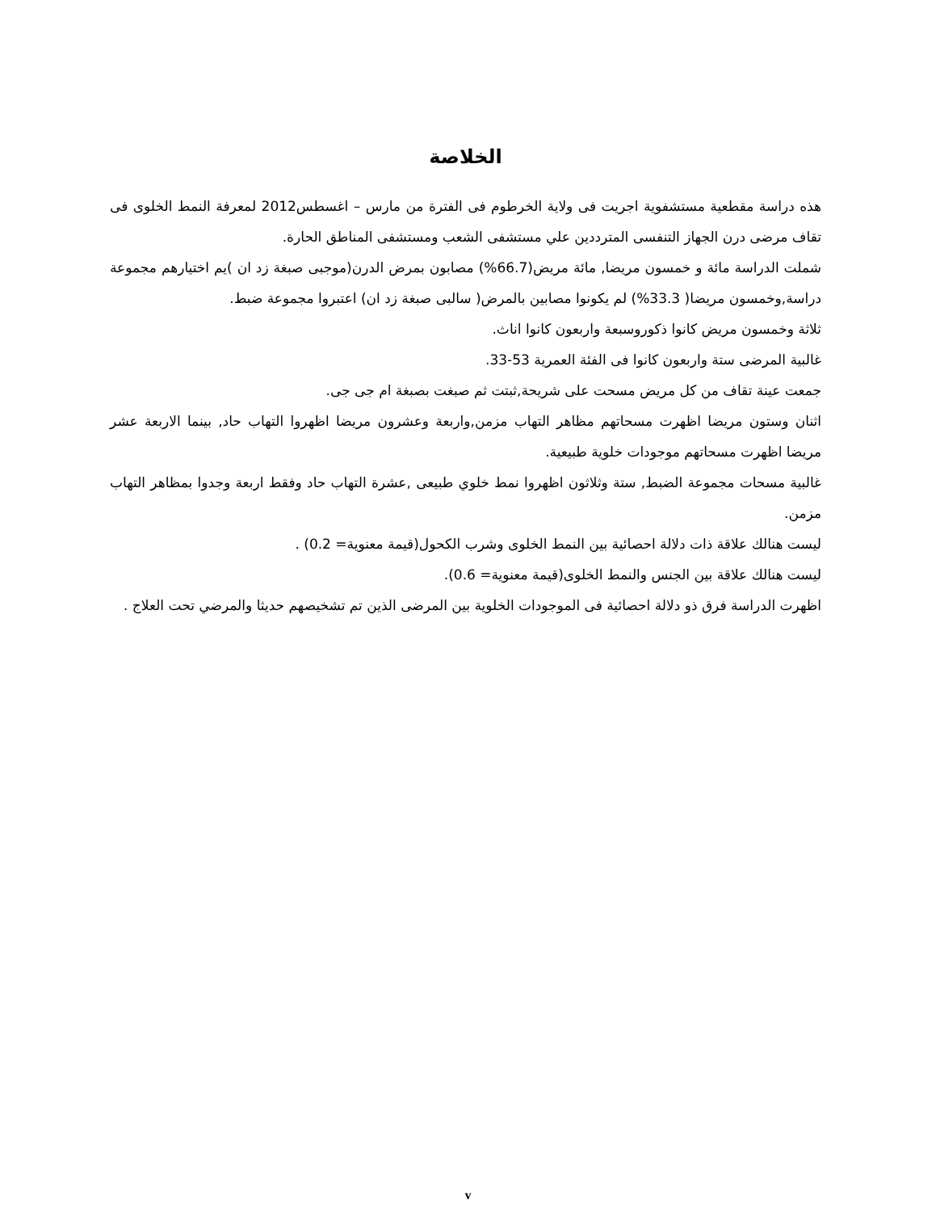الخلاصة
هذه دراسة مقطعية مستشفوية اجريت فى ولاية الخرطوم فى الفترة من مارس – اغسطس2012 لمعرفة النمط الخلوى فى تقاف مرضى درن الجهاز التنفسى المترددين علي مستشفى الشعب ومستشفى المناطق الحارة.
شملت الدراسة مائة و خمسون مريضا, مائة مريض(66.7%) مصابون بمرض الدرن(موجبى صبغة زد ان )يم اختيارهم مجموعة دراسة,وخمسون مريضا( 33.3%) لم يكونوا مصابين بالمرض( سالبى صبغة زد ان) اعتبروا مجموعة ضبط.
ثلاثة وخمسون مريض كانوا ذكوروسبعة واربعون كانوا اناث.
غالبية المرضى ستة واربعون كانوا فى الفئة العمرية 53-33.
جمعت عينة تقاف من كل مريض مسحت على شريحة,ثبتت ثم صبغت بصبغة ام جى جى.
اثنان وستون مريضا اظهرت مسحاتهم مظاهر التهاب مزمن,واربعة وعشرون مريضا اظهروا التهاب حاد, بينما الاربعة عشر مريضا اظهرت مسحاتهم موجودات خلوية طبيعية.
غالبية مسحات مجموعة الضبط, ستة وثلاثون اظهروا نمط خلوي طبيعى ,عشرة التهاب حاد وفقط اربعة وجدوا بمظاهر التهاب مزمن.
ليست هنالك علاقة ذات دلالة احصائية بين النمط الخلوى وشرب الكحول(قيمة معنوية= 0.2) .
ليست هنالك علاقة بين الجنس والنمط الخلوى(قيمة معنوية= 0.6).
اظهرت الدراسة فرق ذو دلالة احصائية فى الموجودات الخلوية بين المرضى الذين تم تشخيصهم حديثا والمرضي تحت العلاج .
v